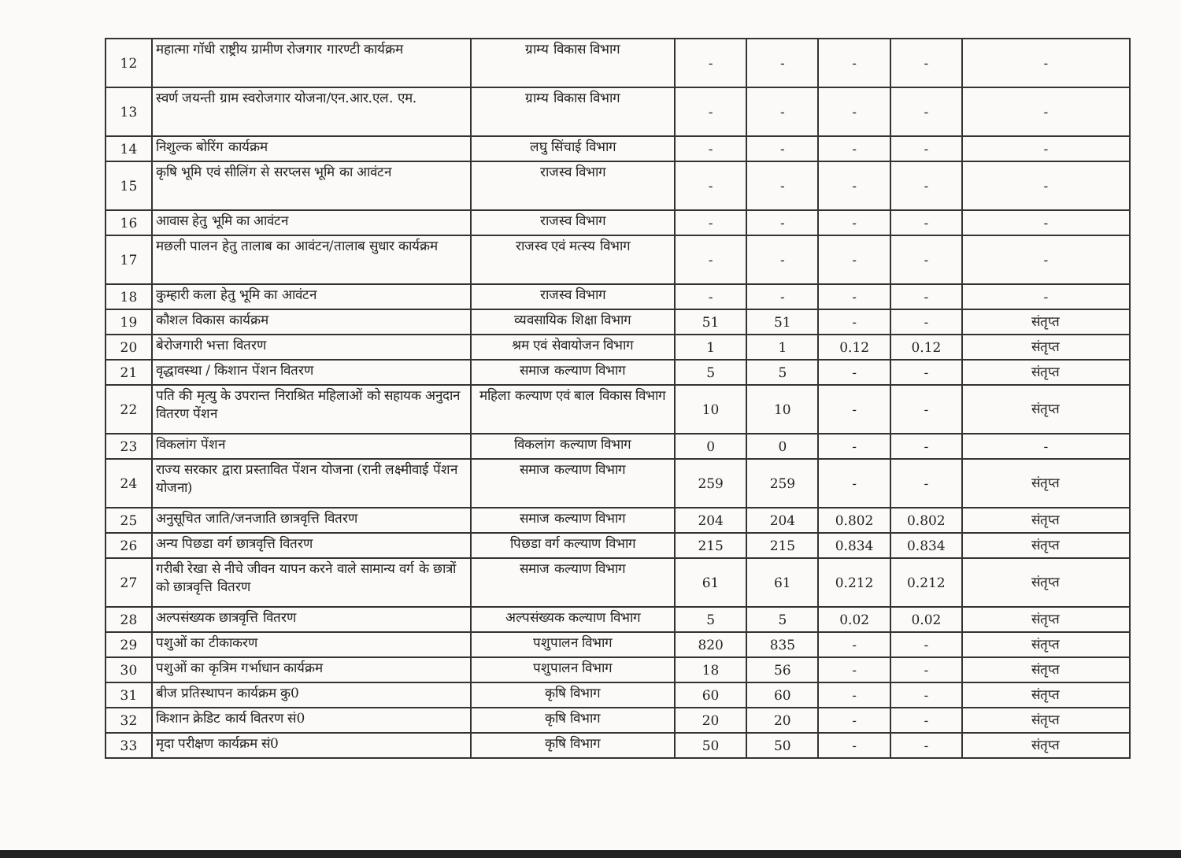| 12 | महात्मा गॉधी राष्ट्रीय ग्रामीण रोजगार गारण्टी कार्यक्रम | ग्राम्य विकास विभाग | - | - | - | - | - |
| 13 | स्वर्ण जयन्ती ग्राम स्वरोजगार योजना/एन.आर.एल. एम. | ग्राम्य विकास विभाग | - | - | - | - | - |
| 14 | निशुल्क बोरिंग कार्यक्रम | लघु सिंचाई विभाग | - | - | - | - | - |
| 15 | कृषि भूमि एवं सीलिंग से सरप्लस भूमि का आवंटन | राजस्व विभाग | - | - | - | - | - |
| 16 | आवास हेतु भूमि का आवंटन | राजस्व विभाग | - | - | - | - | - |
| 17 | मछली पालन हेतु तालाब का आवंटन/तालाब सुधार कार्यक्रम | राजस्व एवं मत्स्य विभाग | - | - | - | - | - |
| 18 | कुम्हारी कला हेतु भूमि का आवंटन | राजस्व विभाग | - | - | - | - | - |
| 19 | कौशल विकास कार्यक्रम | व्यवसायिक शिक्षा विभाग | 51 | 51 | - | - | संतृप्त |
| 20 | बेरोजगारी भत्ता वितरण | श्रम एवं सेवायोजन विभाग | 1 | 1 | 0.12 | 0.12 | संतृप्त |
| 21 | वृद्धावस्था / किशान पेंशन वितरण | समाज कल्याण विभाग | 5 | 5 | - | - | संतृप्त |
| 22 | पति की मृत्यु के उपरान्त निराश्रित महिलाओं को सहायक अनुदान वितरण पेंशन | महिला कल्याण एवं बाल विकास विभाग | 10 | 10 | - | - | संतृप्त |
| 23 | विकलांग पेंशन | विकलांग कल्याण विभाग | 0 | 0 | - | - | - |
| 24 | राज्य सरकार द्वारा प्रस्तावित पेंशन योजना (रानी लक्ष्मीवाई पेंशन योजना) | समाज कल्याण विभाग | 259 | 259 | - | - | संतृप्त |
| 25 | अनुसूचित जाति/जनजाति छात्रवृत्ति वितरण | समाज कल्याण विभाग | 204 | 204 | 0.802 | 0.802 | संतृप्त |
| 26 | अन्य पिछडा वर्ग छात्रवृत्ति वितरण | पिछडा वर्ग कल्याण विभाग | 215 | 215 | 0.834 | 0.834 | संतृप्त |
| 27 | गरीबी रेखा से नीचे जीवन यापन करने वाले सामान्य वर्ग के छात्रों को छात्रवृत्ति वितरण | समाज कल्याण विभाग | 61 | 61 | 0.212 | 0.212 | संतृप्त |
| 28 | अल्पसंख्यक छात्रवृत्ति वितरण | अल्पसंख्यक कल्याण विभाग | 5 | 5 | 0.02 | 0.02 | संतृप्त |
| 29 | पशुओं का टीकाकरण | पशुपालन विभाग | 820 | 835 | - | - | संतृप्त |
| 30 | पशुओं का कृत्रिम गर्भाधान कार्यक्रम | पशुपालन विभाग | 18 | 56 | - | - | संतृप्त |
| 31 | बीज प्रतिस्थापन कार्यक्रम कु0 | कृषि विभाग | 60 | 60 | - | - | संतृप्त |
| 32 | किशान क्रेडिट कार्य वितरण सं0 | कृषि विभाग | 20 | 20 | - | - | संतृप्त |
| 33 | मृदा परीक्षण कार्यक्रम सं0 | कृषि विभाग | 50 | 50 | - | - | संतृप्त |